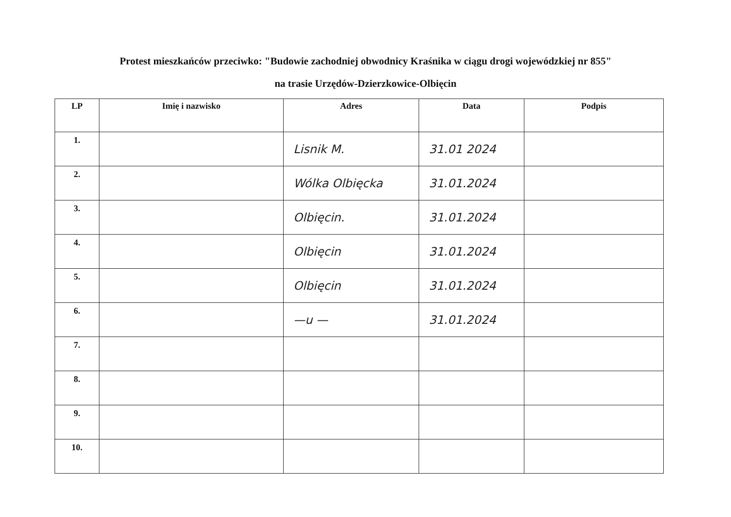Protest mieszkańców przeciwko: "Budowie zachodniej obwodnicy Kraśnika w ciągu drogi wojewódzkiej nr 855"
na trasie Urzędów-Dzierzkowice-Olbięcin
| LP | Imię i nazwisko | Adres | Data | Podpis |
| --- | --- | --- | --- | --- |
| 1. | | Lisnik M. | 31.01 2024 | |
| 2. | | Wólka Olbięcka | 31.01.2024 | |
| 3. | | Olbięcin. | 31.01.2024 | |
| 4. | | Olbięcin | 31.01.2024 | |
| 5. | | Olbięcin | 31.01.2024 | |
| 6. | | —u — | 31.01.2024 | |
| 7. | | | | |
| 8. | | | | |
| 9. | | | | |
| 10. | | | | |